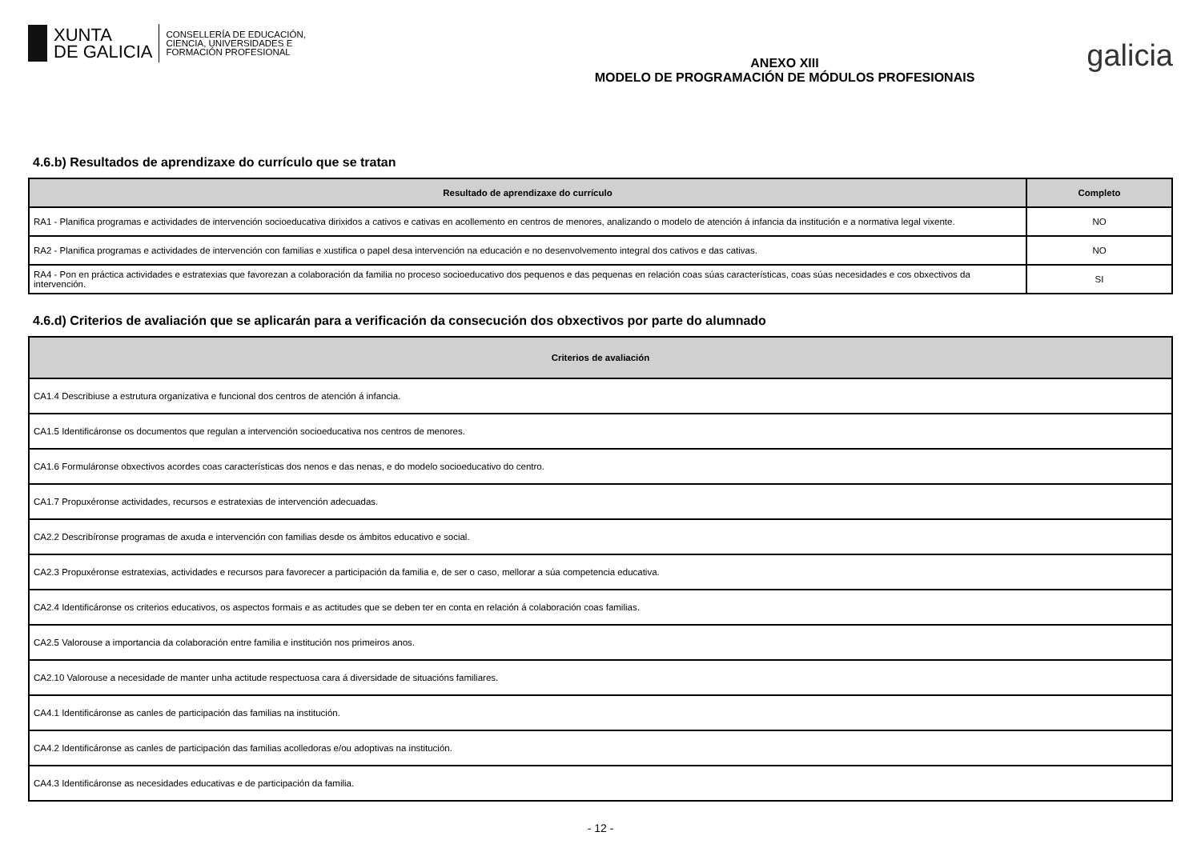XUNTA
DE GALICIA
CONSELLERÍA DE EDUCACIÓN,
CIENCIA, UNIVERSIDADES E
FORMACIÓN PROFESIONAL
ANEXO XIII
MODELO DE PROGRAMACIÓN DE MÓDULOS PROFESIONAIS
galicia
4.6.b) Resultados de aprendizaxe do currículo que se tratan
| Resultado de aprendizaxe do currículo | Completo |
| --- | --- |
| RA1 - Planifica programas e actividades de intervención socioeducativa dirixidos a cativos e cativas en acollemento en centros de menores, analizando o modelo de atención á infancia da institución e a normativa legal vixente. | NO |
| RA2 - Planifica programas e actividades de intervención con familias e xustifica o papel desa intervención na educación e no desenvolvemento integral dos cativos e das cativas. | NO |
| RA4 - Pon en práctica actividades e estratexias que favorezan a colaboración da familia no proceso socioeducativo dos pequenos e das pequenas en relación coas súas características, coas súas necesidades e cos obxectivos da intervención. | SI |
4.6.d) Criterios de avaliación que se aplicarán para a verificación da consecución dos obxectivos por parte do alumnado
| Criterios de avaliación |
| --- |
| CA1.4 Describiuse a estrutura organizativa e funcional dos centros de atención á infancia. |
| CA1.5 Identificáronse os documentos que regulan a intervención socioeducativa nos centros de menores. |
| CA1.6 Formuláronse obxectivos acordes coas características dos nenos e das nenas, e do modelo socioeducativo do centro. |
| CA1.7 Propuxéronse actividades, recursos e estratexias de intervención adecuadas. |
| CA2.2 Describíronse programas de axuda e intervención con familias desde os ámbitos educativo e social. |
| CA2.3 Propuxéronse estratexias, actividades e recursos para favorecer a participación da familia e, de ser o caso, mellorar a súa competencia educativa. |
| CA2.4 Identificáronse os criterios educativos, os aspectos formais e as actitudes que se deben ter en conta en relación á colaboración coas familias. |
| CA2.5 Valorouse a importancia da colaboración entre familia e institución nos primeiros anos. |
| CA2.10 Valorouse a necesidade de manter unha actitude respectuosa cara á diversidade de situacións familiares. |
| CA4.1 Identificáronse as canles de participación das familias na institución. |
| CA4.2 Identificáronse as canles de participación das familias acolledoras e/ou adoptivas na institución. |
| CA4.3 Identificáronse as necesidades educativas e de participación da familia. |
- 12 -